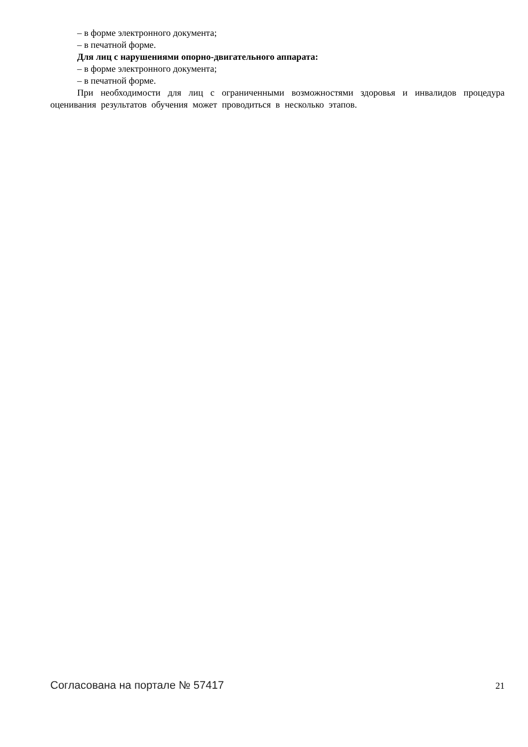– в форме электронного документа;
– в печатной форме.
Для лиц с нарушениями опорно-двигательного аппарата:
– в форме электронного документа;
– в печатной форме.
При необходимости для лиц с ограниченными возможностями здоровья и инвалидов процедура оценивания результатов обучения может проводиться в несколько этапов.
Согласована на портале № 57417 21